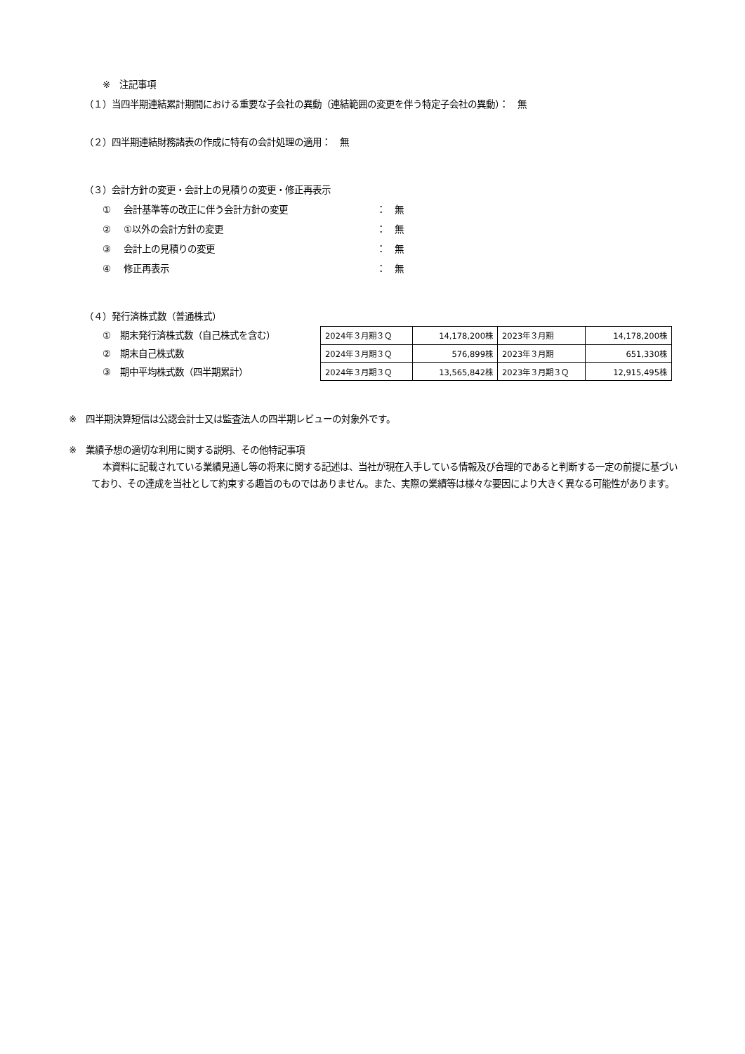※　注記事項
（１）当四半期連結累計期間における重要な子会社の異動（連結範囲の変更を伴う特定子会社の異動）：　無
（２）四半期連結財務諸表の作成に特有の会計処理の適用：　無
（３）会計方針の変更・会計上の見積りの変更・修正再表示
① 会計基準等の改正に伴う会計方針の変更 ：　無
② ①以外の会計方針の変更 ：　無
③ 会計上の見積りの変更 ：　無
④ 修正再表示 ：　無
（４）発行済株式数（普通株式）
①　期末発行済株式数（自己株式を含む）
②　期末自己株式数
③　期中平均株式数（四半期累計）
| 2024年３月期３Ｑ | 14,178,200株 | 2023年３月期 | 14,178,200株 |
| 2024年３月期３Ｑ | 576,899株 | 2023年３月期 | 651,330株 |
| 2024年３月期３Ｑ | 13,565,842株 | 2023年３月期３Ｑ | 12,915,495株 |
※　四半期決算短信は公認会計士又は監査法人の四半期レビューの対象外です。
※　業績予想の適切な利用に関する説明、その他特記事項
本資料に記載されている業績見通し等の将来に関する記述は、当社が現在入手している情報及び合理的であると判断する一定の前提に基づいており、その達成を当社として約束する趣旨のものではありません。また、実際の業績等は様々な要因により大きく異なる可能性があります。